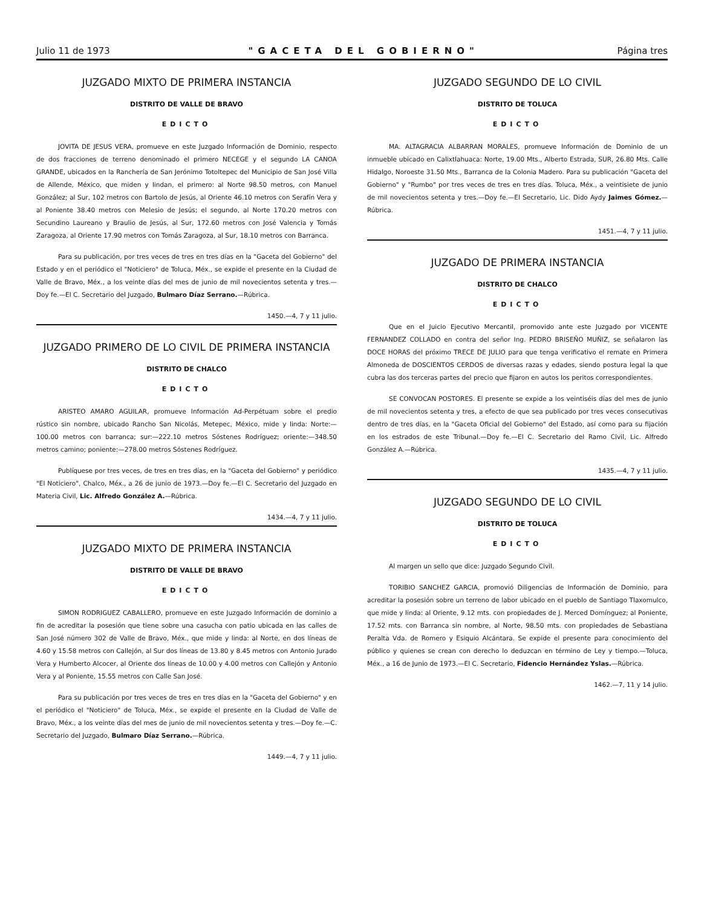Julio 11 de 1973 "GACETA DEL GOBIERNO" Página tres
JUZGADO MIXTO DE PRIMERA INSTANCIA
DISTRITO DE VALLE DE BRAVO
EDICTO
JOVITA DE JESUS VERA, promueve en este Juzgado Información de Dominio, respecto de dos fracciones de terreno denominado el primero NECEGE y el segundo LA CANOA GRANDE, ubicados en la Ranchería de San Jerónimo Totoltepec del Municipio de San José Villa de Allende, México, que miden y lindan, el primero: al Norte 98.50 metros, con Manuel González; al Sur, 102 metros con Bartolo de Jesús, al Oriente 46.10 metros con Serafín Vera y al Poniente 38.40 metros con Melesio de Jesús; el segundo, al Norte 170.20 metros con Secundino Laureano y Braulio de Jesús, al Sur, 172.60 metros con José Valencia y Tomás Zaragoza, al Oriente 17.90 metros con Tomás Zaragoza, al Sur, 18.10 metros con Barranca.
Para su publicación, por tres veces de tres en tres días en la "Gaceta del Gobierno" del Estado y en el periódico el "Noticiero" de Toluca, Méx., se expide el presente en la Ciudad de Valle de Bravo, Méx., a los veinte días del mes de junio de mil novecientos setenta y tres.—Doy fe.—El C. Secretario del Juzgado, Bulmaro Díaz Serrano.—Rúbrica.
1450.—4, 7 y 11 julio.
JUZGADO PRIMERO DE LO CIVIL DE PRIMERA INSTANCIA
DISTRITO DE CHALCO
EDICTO
ARISTEO AMARO AGUILAR, promueve Información Ad-Perpétuam sobre el predio rústico sin nombre, ubicado Rancho San Nicolás, Metepec, México, mide y linda: Norte:—100.00 metros con barranca; sur:—222.10 metros Sóstenes Rodríguez; oriente:—348.50 metros camino; poniente:—278.00 metros Sóstenes Rodríguez.
Publíquese por tres veces, de tres en tres días, en la "Gaceta del Gobierno" y periódico "El Noticiero", Chalco, Méx., a 26 de junio de 1973.—Doy fe.—El C. Secretario del Juzgado en Materia Civil, Lic. Alfredo González A.—Rúbrica.
1434.—4, 7 y 11 julio.
JUZGADO MIXTO DE PRIMERA INSTANCIA
DISTRITO DE VALLE DE BRAVO
EDICTO
SIMON RODRIGUEZ CABALLERO, promueve en este Juzgado Información de dominio a fin de acreditar la posesión que tiene sobre una casucha con patio ubicada en las calles de San José número 302 de Valle de Bravo, Méx., que mide y linda: al Norte, en dos líneas de 4.60 y 15.58 metros con Callejón, al Sur dos líneas de 13.80 y 8.45 metros con Antonio Jurado Vera y Humberto Alcocer, al Oriente dos líneas de 10.00 y 4.00 metros con Callejón y Antonio Vera y al Poniente, 15.55 metros con Calle San José.
Para su publicación por tres veces de tres en tres días en la "Gaceta del Gobierno" y en el periódico el "Noticiero" de Toluca, Méx., se expide el presente en la Ciudad de Valle de Bravo, Méx., a los veinte días del mes de junio de mil novecientos setenta y tres.—Doy fe.—C. Secretario del Juzgado, Bulmaro Díaz Serrano.—Rúbrica.
1449.—4, 7 y 11 julio.
JUZGADO SEGUNDO DE LO CIVIL
DISTRITO DE TOLUCA
EDICTO
MA. ALTAGRACIA ALBARRAN MORALES, promueve Información de Dominio de un inmueble ubicado en Calixtlahuaca: Norte, 19.00 Mts., Alberto Estrada, SUR, 26.80 Mts. Calle Hidalgo, Noroeste 31.50 Mts., Barranca de la Colonia Madero. Para su publicación "Gaceta del Gobierno" y "Rumbo" por tres veces de tres en tres días. Toluca, Méx., a veintisiete de junio de mil novecientos setenta y tres.—Doy fe.—El Secretario, Lic. Dido Aydy Jaimes Gómez.—Rúbrica.
1451.—4, 7 y 11 julio.
JUZGADO DE PRIMERA INSTANCIA
DISTRITO DE CHALCO
EDICTO
Que en el Juicio Ejecutivo Mercantil, promovido ante este Juzgado por VICENTE FERNANDEZ COLLADO en contra del señor Ing. PEDRO BRISEÑO MUÑIZ, se señalaron las DOCE HORAS del próximo TRECE DE JULIO para que tenga verificativo el remate en Primera Almoneda de DOSCIENTOS CERDOS de diversas razas y edades, siendo postura legal la que cubra las dos terceras partes del precio que fijaron en autos los peritos correspondientes.
SE CONVOCAN POSTORES. El presente se expide a los veintiséis días del mes de junio de mil novecientos setenta y tres, a efecto de que sea publicado por tres veces consecutivas dentro de tres días, en la "Gaceta Oficial del Gobierno" del Estado, así como para su fijación en los estrados de este Tribunal.—Doy fe.—El C. Secretario del Ramo Civil, Lic. Alfredo González A.—Rúbrica.
1435.—4, 7 y 11 julio.
JUZGADO SEGUNDO DE LO CIVIL
DISTRITO DE TOLUCA
EDICTO
Al margen un sello que dice: Juzgado Segundo Civil.
TORIBIO SANCHEZ GARCIA, promovió Diligencias de Información de Dominio, para acreditar la posesión sobre un terreno de labor ubicado en el pueblo de Santiago Tlaxomulco, que mide y linda: al Oriente, 9.12 mts. con propiedades de J. Merced Domínguez; al Poniente, 17.52 mts. con Barranca sin nombre, al Norte, 98.50 mts. con propiedades de Sebastiana Peralta Vda. de Romero y Esiquio Alcántara. Se expide el presente para conocimiento del público y quienes se crean con derecho lo deduzcan en término de Ley y tiempo.—Toluca, Méx., a 16 de Junio de 1973.—El C. Secretario, Fidencio Hernández Yslas.—Rúbrica.
1462.—7, 11 y 14 julio.